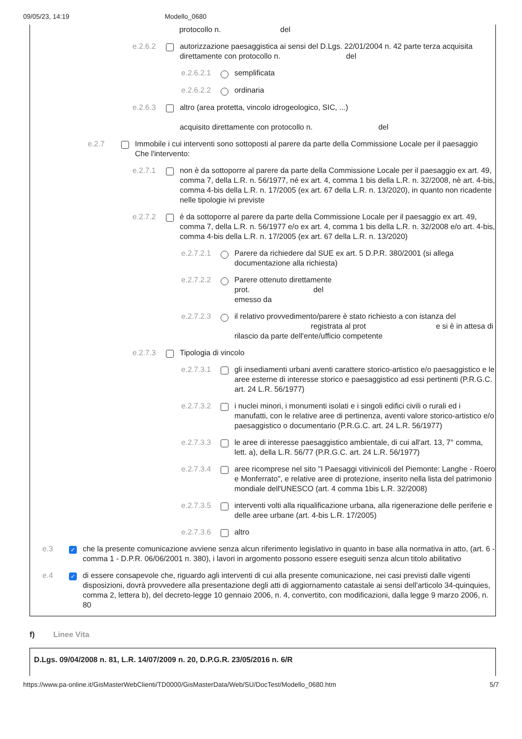09/05/23, 14:19 Modello_0680
protocollo n. del
e.2.6.2 autorizzazione paesaggistica ai sensi del D.Lgs. 22/01/2004 n. 42 parte terza acquisita direttamente con protocollo n. del
e.2.6.2.1
semplificata
e.2.6.2.2
ordinaria
e.2.6.3 altro (area protetta, vincolo idrogeologico, SIC, ...)
acquisito direttamente con protocollo n. del
e.2.7 Immobile i cui interventi sono sottoposti al parere da parte della Commissione Locale per il paesaggio
Che l'intervento:
e.2.7.1 non è da sottoporre al parere da parte della Commissione Locale per il paesaggio ex art. 49, comma 7, della L.R. n. 56/1977, né ex art. 4, comma 1 bis della L.R. n. 32/2008, nè art. 4-bis, comma 4-bis della L.R. n. 17/2005 (ex art. 67 della L.R. n. 13/2020), in quanto non ricadente nelle tipologie ivi previste
e.2.7.2 è da sottoporre al parere da parte della Commissione Locale per il paesaggio ex art. 49, comma 7, della L.R. n. 56/1977 e/o ex art. 4, comma 1 bis della L.R. n. 32/2008 e/o art. 4-bis, comma 4-bis della L.R. n. 17/2005 (ex art. 67 della L.R. n. 13/2020)
e.2.7.2.1
Parere da richiedere dal SUE ex art. 5 D.P.R. 380/2001 (si allega documentazione alla richiesta)
e.2.7.2.2
Parere ottenuto direttamente
prot. del
emesso da
e.2.7.2.3
il relativo provvedimento/parere è stato richiesto a con istanza del registrata al prot e si è in attesa di rilascio da parte dell'ente/ufficio competente
e.2.7.3 Tipologia di vincolo
e.2.7.3.1
gli insediamenti urbani aventi carattere storico-artistico e/o paesaggistico e le aree esterne di interesse storico e paesaggistico ad essi pertinenti (P.R.G.C. art. 24 L.R. 56/1977)
e.2.7.3.2
i nuclei minori, i monumenti isolati e i singoli edifici civili o rurali ed i manufatti, con le relative aree di pertinenza, aventi valore storico-artistico e/o paesaggistico o documentario (P.R.G.C. art. 24 L.R. 56/1977)
e.2.7.3.3
le aree di interesse paesaggistico ambientale, di cui all'art. 13, 7° comma, lett. a), della L.R. 56/77 (P.R.G.C. art. 24 L.R. 56/1977)
e.2.7.3.4
aree ricomprese nel sito "I Paesaggi vitivinicoli del Piemonte: Langhe - Roero e Monferrato", e relative aree di protezione, inserito nella lista del patrimonio mondiale dell'UNESCO (art. 4 comma 1bis L.R. 32/2008)
e.2.7.3.5
interventi volti alla riqualificazione urbana, alla rigenerazione delle periferie e delle aree urbane (art. 4-bis L.R. 17/2005)
e.2.7.3.6
altro
e.3 ✓
che la presente comunicazione avviene senza alcun riferimento legislativo in quanto in base alla normativa in atto, (art. 6 - comma 1 - D.P.R. 06/06/2001 n. 380), i lavori in argomento possono essere eseguiti senza alcun titolo abilitativo
e.4 ✓
di essere consapevole che, riguardo agli interventi di cui alla presente comunicazione, nei casi previsti dalle vigenti disposizioni, dovrà provvedere alla presentazione degli atti di aggiornamento catastale ai sensi dell'articolo 34-quinquies, comma 2, lettera b), del decreto-legge 10 gennaio 2006, n. 4, convertito, con modificazioni, dalla legge 9 marzo 2006, n. 80
f) Linee Vita
D.Lgs. 09/04/2008 n. 81, L.R. 14/07/2009 n. 20, D.P.G.R. 23/05/2016 n. 6/R
https://www.pa-online.it/GisMasterWebClienti/TD0000/GisMasterData/Web/SU/DocTest/Modello_0680.htm 5/7